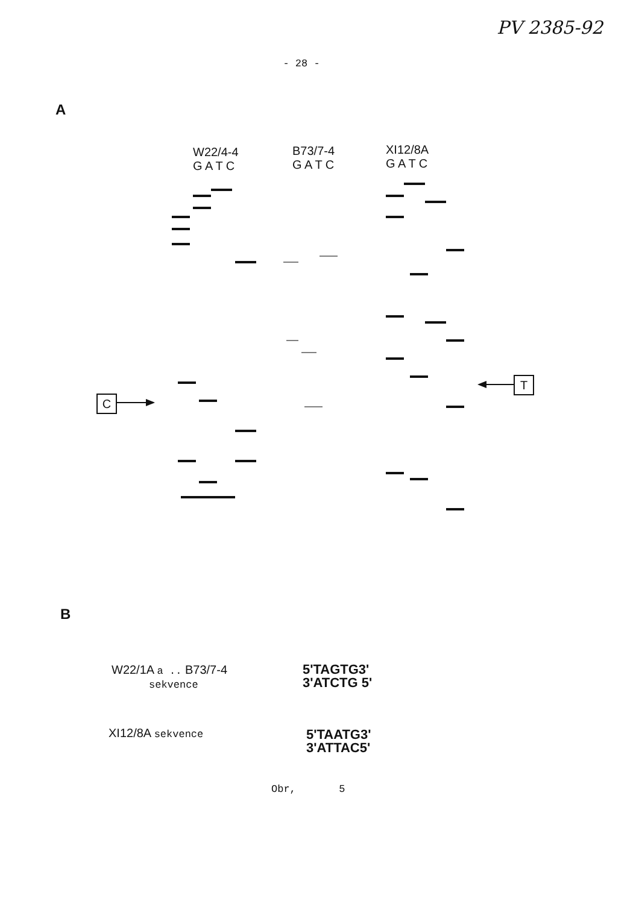PV 2385-92
- 28 -
A
W22/4-4
G A T C
B73/7-4
G A T C
XI12/8A
G A T C
C
T
B
W22/1A a .. B73/7-4
sekvence
5'TAGTG3'
3'ATCTG 5'
XI12/8A sekvence
5'TAATG3'
3'ATTAC5'
Obr, 5